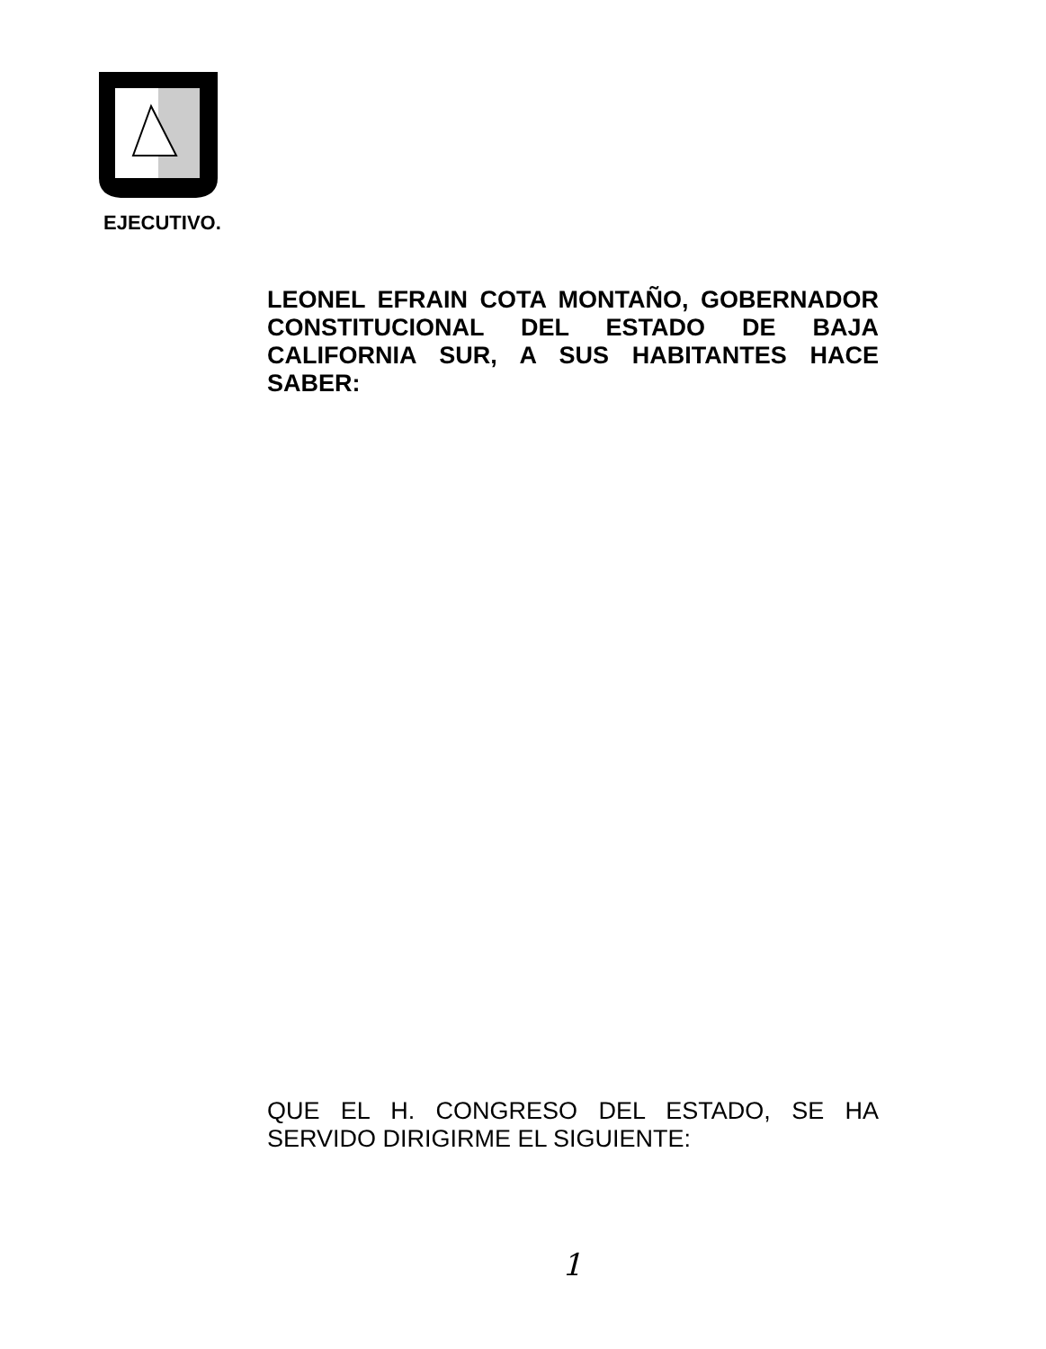EJECUTIVO.
LEONEL EFRAIN COTA MONTAÑO, GOBERNADOR CONSTITUCIONAL DEL ESTADO DE BAJA CALIFORNIA SUR, A SUS HABITANTES HACE SABER:
QUE EL H. CONGRESO DEL ESTADO, SE HA SERVIDO DIRIGIRME EL SIGUIENTE:
1